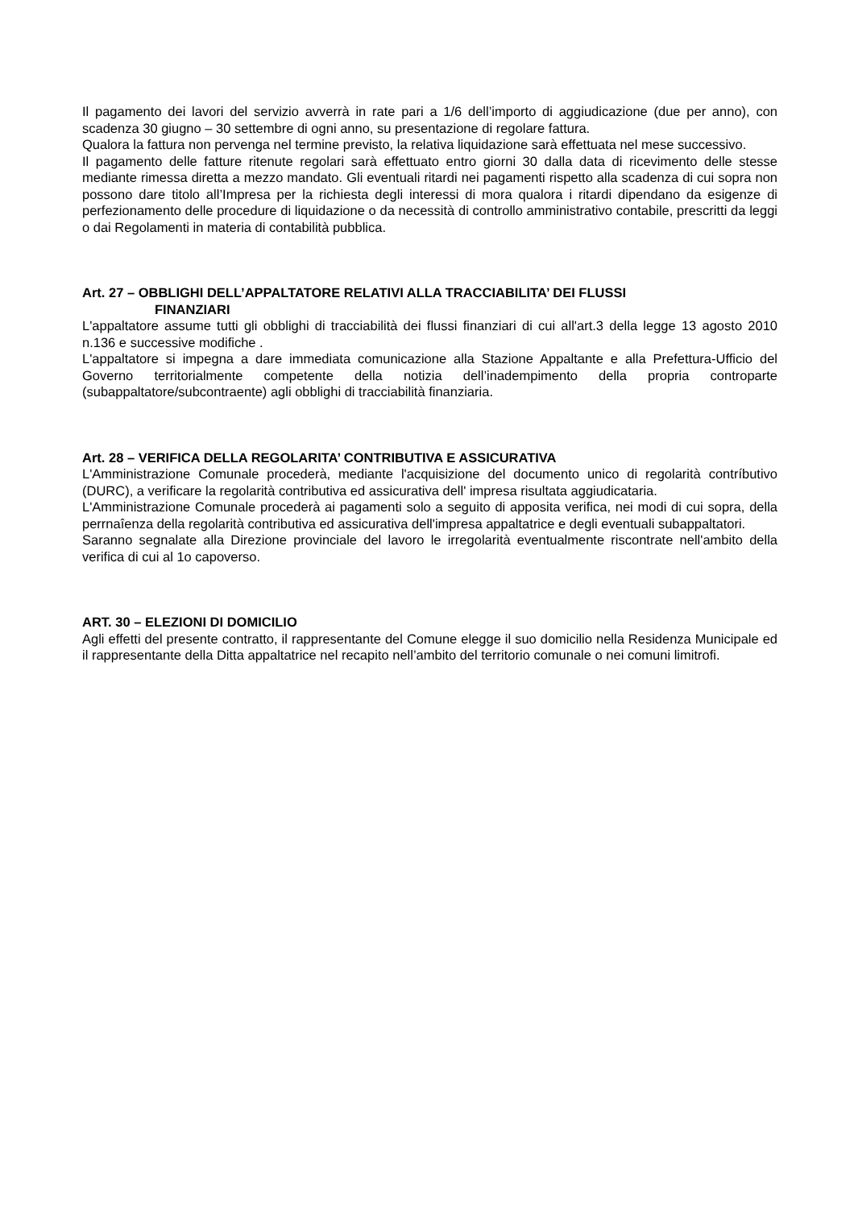Il pagamento dei lavori del servizio avverrà in rate pari a 1/6 dell’importo di aggiudicazione (due per anno), con scadenza 30 giugno – 30 settembre di ogni anno, su presentazione di regolare fattura.
Qualora la fattura non pervenga nel termine previsto, la relativa liquidazione sarà effettuata nel mese successivo.
Il pagamento delle fatture ritenute regolari sarà effettuato entro giorni 30 dalla data di ricevimento delle stesse mediante rimessa diretta a mezzo mandato. Gli eventuali ritardi nei pagamenti rispetto alla scadenza di cui sopra non possono dare titolo all’Impresa per la richiesta degli interessi di mora qualora i ritardi dipendano da esigenze di perfezionamento delle procedure di liquidazione o da necessità di controllo amministrativo contabile, prescritti da leggi o dai Regolamenti in materia di contabilità pubblica.
Art. 27 – OBBLIGHI DELL’APPALTATORE RELATIVI ALLA TRACCIABILITA’ DEI FLUSSI
FINANZIARI
L'appaltatore assume tutti gli obblighi di tracciabilità dei flussi finanziari di cui all'art.3 della legge 13 agosto 2010 n.136 e successive modifiche .
L'appaltatore si impegna a dare immediata comunicazione alla Stazione Appaltante e alla Prefettura-Ufficio del Governo territorialmente competente della notizia dell’inadempimento della propria controparte (subappaltatore/subcontraente) agli obblighi di tracciabilità finanziaria.
Art. 28 – VERIFICA DELLA REGOLARITA’ CONTRIBUTIVA E ASSICURATIVA
L'Amministrazione Comunale procederà, mediante l'acquisizione del documento unico di regolarità contríbutivo (DURC), a verificare la regolarità contributiva ed assicurativa dell' impresa risultata aggiudicataria.
L'Amministrazione Comunale procederà ai pagamenti solo a seguito di apposita verifica, nei modi di cui sopra, della perrnaîenza della regolarità contributiva ed assicurativa dell'impresa appaltatrice e degli eventuali subappaltatori.
Saranno segnalate alla Direzione provinciale del lavoro le irregolarità eventualmente riscontrate nell'ambito della verifica di cui al 1o capoverso.
ART. 30 – ELEZIONI DI DOMICILIO
Agli effetti del presente contratto, il rappresentante del Comune elegge il suo domicilio nella Residenza Municipale ed il rappresentante della Ditta appaltatrice nel recapito nell’ambito del territorio comunale o nei comuni limitrofi.